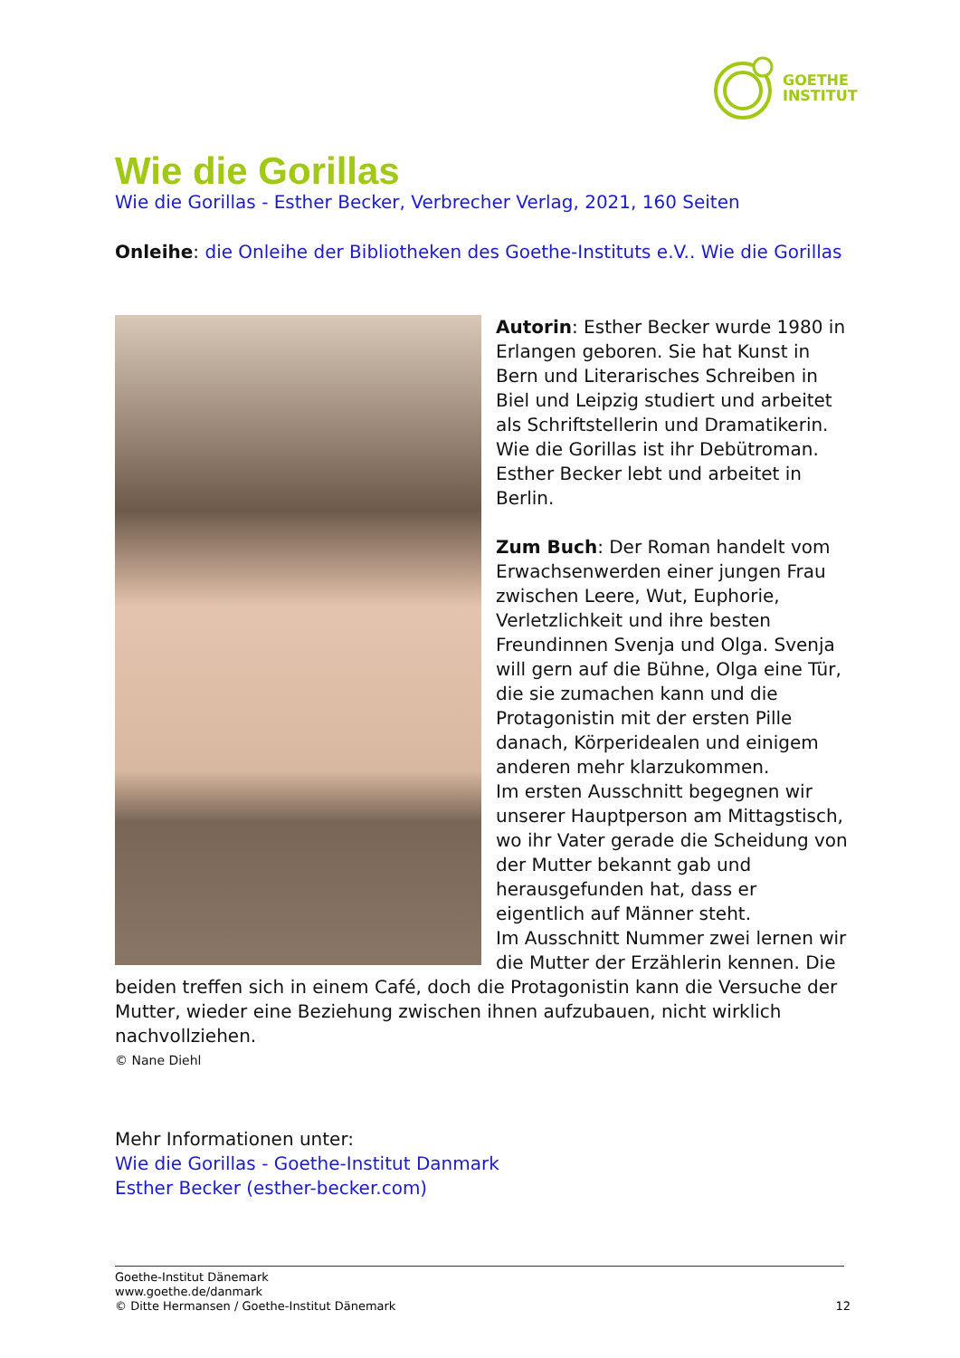GOETHE
INSTITUT
Wie die Gorillas
Wie die Gorillas - Esther Becker, Verbrecher Verlag, 2021, 160 Seiten
Onleihe: die Onleihe der Bibliotheken des Goethe-Instituts e.V.. Wie die Gorillas
Autorin: Esther Becker wurde 1980 in Erlangen geboren. Sie hat Kunst in Bern und Literarisches Schreiben in Biel und Leipzig studiert und arbeitet als Schriftstellerin und Dramatikerin. Wie die Gorillas ist ihr Debütroman. Esther Becker lebt und arbeitet in Berlin.
Zum Buch: Der Roman handelt vom Erwachsenwerden einer jungen Frau zwischen Leere, Wut, Euphorie, Verletzlichkeit und ihre besten Freundinnen Svenja und Olga. Svenja will gern auf die Bühne, Olga eine Tür, die sie zumachen kann und die Protagonistin mit der ersten Pille danach, Körperidealen und einigem anderen mehr klarzukommen.
Im ersten Ausschnitt begegnen wir unserer Hauptperson am Mittagstisch, wo ihr Vater gerade die Scheidung von der Mutter bekannt gab und herausgefunden hat, dass er eigentlich auf Männer steht.
Im Ausschnitt Nummer zwei lernen wir die Mutter der Erzählerin kennen. Die beiden treffen sich in einem Café, doch die Protagonistin kann die Versuche der Mutter, wieder eine Beziehung zwischen ihnen aufzubauen, nicht wirklich nachvollziehen.
© Nane Diehl
Mehr Informationen unter:
Wie die Gorillas - Goethe-Institut Danmark
Esther Becker (esther-becker.com)
Goethe-Institut Dänemark
www.goethe.de/danmark
© Ditte Hermansen / Goethe-Institut Dänemark
12